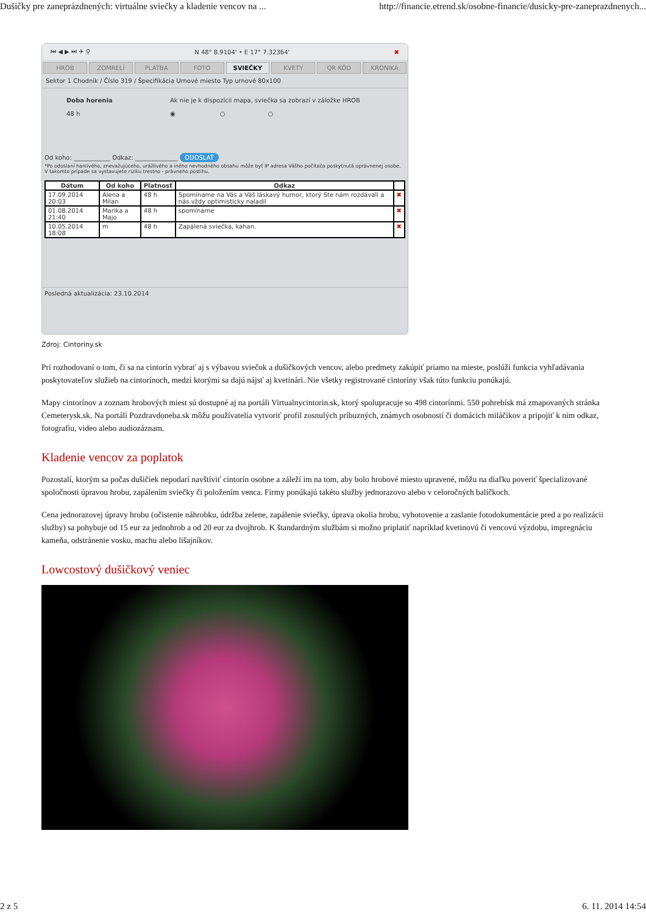Dušičky pre zaneprázdnených: virtuálne sviečky a kladenie vencov na ... http://financie.etrend.sk/osobne-financie/dusicky-pre-zaneprazdnenych...
⏮ ◀ ▶ ⏭ ✈ ⚲ N 48° 8.9104' • E 17° 7.32364' ✖
HROB ZOMRELÍ PLATBA FOTO SVIEČKY KVETY QR KÓD KRONIKA
Sektor 1 Chodník / Číslo 319 / Špecifikácia Urnové miesto Typ urnové 80x100
Doba horenia
48 h
Ak nie je k dispozícii mapa, sviečka sa zobrazí v záložke HROB
◉ ○ ○
Od koho: ____________ Odkaz: ______________ ODOSLAŤ
*Po odoslaní hanlivého, znevažujúceho, urážlivého a iného nevhodného obsahu môže byť IP adresa Vášho počítača poskytnutá oprávnenej osobe. V takomto prípade sa vystavujete riziku trestno - právneho postihu.
| Dátum | Od koho | Platnosť | Odkaz | |
| --- | --- | --- | --- | --- |
| 17.09.2014 20:03 | Alena a Milan | 48 h | Spomíname na Vás a Váš láskavý humor, ktorý Ste nám rozdávali a nás vždy optimisticky naladil | ✖ |
| 01.08.2014 21:40 | Marika a Majo | 48 h | spomíname | ✖ |
| 10.05.2014 18:08 | m | 48 h | Zapálená sviečka, kahan. | ✖ |
Posledná aktualizácia: 23.10.2014
Zdroj: Cintoriny.sk
Pri rozhodovaní o tom, či sa na cintorín vybrať aj s výbavou sviečok a dušičkových vencov, alebo predmety zakúpiť priamo na mieste, poslúži funkcia vyhľadávania poskytovateľov služieb na cintorínoch, medzi ktorými sa dajú nájsť aj kvetinári. Nie všetky registrované cintoríny však túto funkciu ponúkajú.
Mapy cintorínov a zoznam hrobových miest sú dostupné aj na portáli Virtualnycintorin.sk, ktorý spolupracuje so 498 cintorínmi. 550 pohrebísk má zmapovaných stránka Cemeterysk.sk. Na portáli Pozdravdoneba.sk môžu používatelia vytvoriť profil zosnulých príbuzných, známych osobností či domácich miláčikov a pripojiť k nim odkaz, fotografiu, video alebo audiozáznam.
Kladenie vencov za poplatok
Pozostalí, ktorým sa počas dušičiek nepodarí navštíviť cintorín osobne a záleží im na tom, aby bolo hrobové miesto upravené, môžu na diaľku poveriť špecializované spoločnosti úpravou hrobu, zapálením sviečky či položením venca. Firmy ponúkajú takéto služby jednorazovo alebo v celoročných balíčkoch.
Cena jednorazovej úpravy hrobu (očistenie náhrobku, údržba zelene, zapálenie sviečky, úprava okolia hrobu, vyhotovenie a zaslanie fotodokumentácie pred a po realizácii služby) sa pohybuje od 15 eur za jednohrob a od 20 eur za dvojhrob. K štandardným službám si možno priplatiť napríklad kvetinovú či vencovú výzdobu, impregnáciu kameňa, odstránenie vosku, machu alebo lišajníkov.
Lowcostový dušičkový veniec
2 z 5 6. 11. 2014 14:54